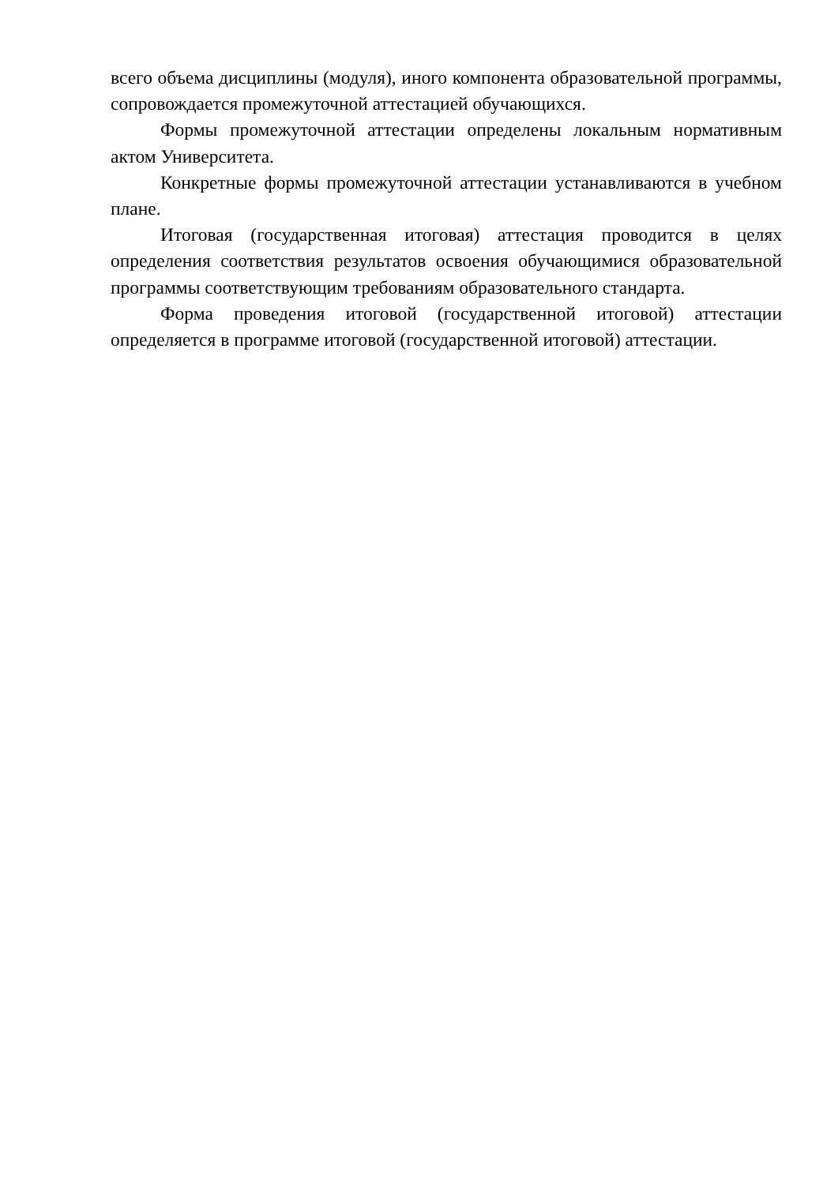всего объема дисциплины (модуля), иного компонента образовательной программы, сопровождается промежуточной аттестацией обучающихся.
Формы промежуточной аттестации определены локальным нормативным актом Университета.
Конкретные формы промежуточной аттестации устанавливаются в учебном плане.
Итоговая (государственная итоговая) аттестация проводится в целях определения соответствия результатов освоения обучающимися образовательной программы соответствующим требованиям образовательного стандарта.
Форма проведения итоговой (государственной итоговой) аттестации определяется в программе итоговой (государственной итоговой) аттестации.